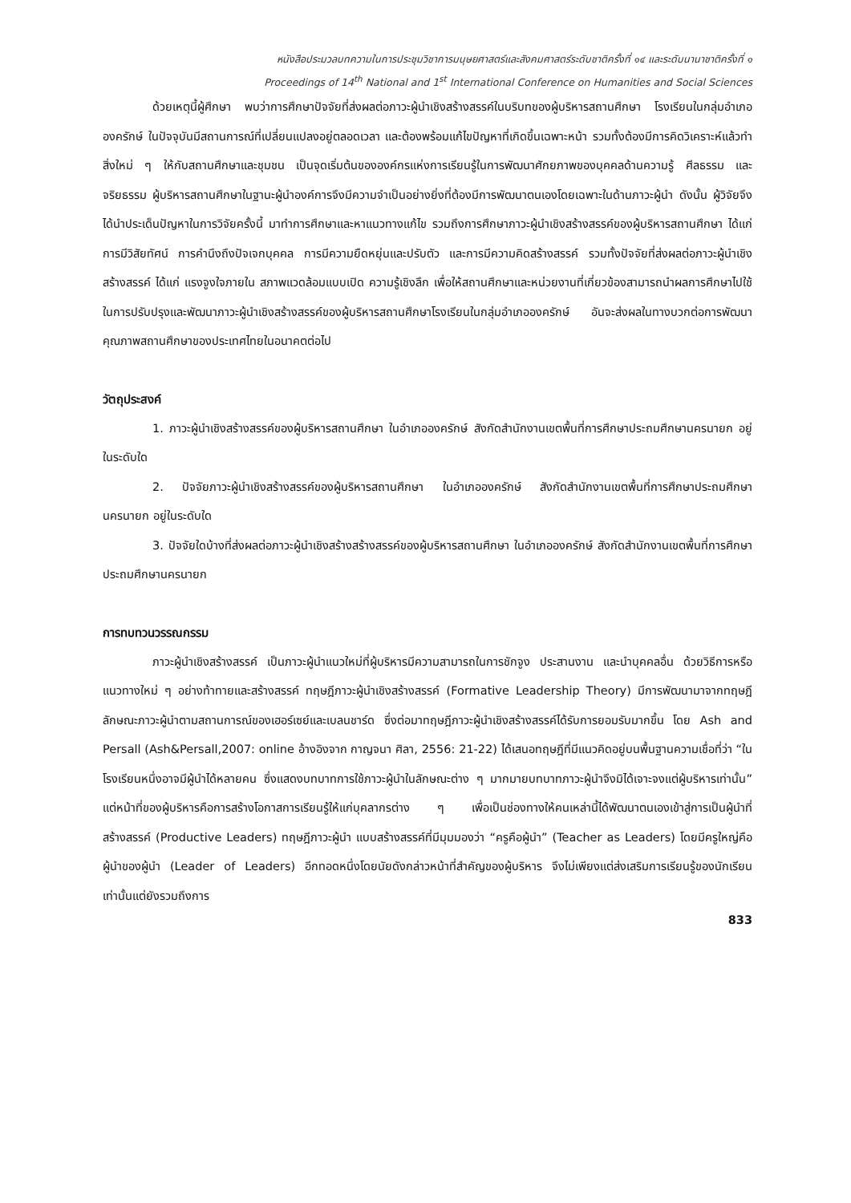หนังสือประมวลบทความในการประชุมวิชาการมนุษยศาสตร์และสังคมศาสตร์ระดับชาติครั้งที่ ๑๔ และระดับนานาชาติครั้งที่ ๑
Proceedings of 14<sup>th</sup> National and 1<sup>st</sup> International Conference on Humanities and Social Sciences
ด้วยเหตุนี้ผู้ศึกษา พบว่าการศึกษาปัจจัยที่ส่งผลต่อภาวะผู้นำเชิงสร้างสรรค์ในบริบทของผู้บริหารสถานศึกษา โรงเรียนในกลุ่มอำเภอองครักษ์ ในปัจจุบันมีสถานการณ์ที่เปลี่ยนแปลงอยู่ตลอดเวลา และต้องพร้อมแก้ไขปัญหาที่เกิดขึ้นเฉพาะหน้า รวมทั้งต้องมีการคิดวิเคราะห์แล้วทำสิ่งใหม่ ๆ ให้กับสถานศึกษาและชุมชน เป็นจุดเริ่มต้นขององค์กรแห่งการเรียนรู้ในการพัฒนาศักยภาพของบุคคลด้านความรู้ ศีลธรรม และจริยธรรม ผู้บริหารสถานศึกษาในฐานะผู้นำองค์การจึงมีความจำเป็นอย่างยิ่งที่ต้องมีการพัฒนาตนเองโดยเฉพาะในด้านภาวะผู้นำ ดังนั้น ผู้วิจัยจึงได้นำประเด็นปัญหาในการวิจัยครั้งนี้ มาทำการศึกษาและหาแนวทางแก้ไข รวมถึงการศึกษาภาวะผู้นำเชิงสร้างสรรค์ของผู้บริหารสถานศึกษา ได้แก่ การมีวิสัยทัศน์ การคำนึงถึงปัจเจกบุคคล การมีความยืดหยุ่นและปรับตัว และการมีความคิดสร้างสรรค์ รวมทั้งปัจจัยที่ส่งผลต่อภาวะผู้นำเชิงสร้างสรรค์ ได้แก่ แรงจูงใจภายใน สภาพแวดล้อมแบบเปิด ความรู้เชิงลึก เพื่อให้สถานศึกษาและหน่วยงานที่เกี่ยวข้องสามารถนำผลการศึกษาไปใช้ในการปรับปรุงและพัฒนาภาวะผู้นำเชิงสร้างสรรค์ของผู้บริหารสถานศึกษาโรงเรียนในกลุ่มอำเภอองครักษ์ อันจะส่งผลในทางบวกต่อการพัฒนาคุณภาพสถานศึกษาของประเทศไทยในอนาคตต่อไป
วัตถุประสงค์
1. ภาวะผู้นำเชิงสร้างสรรค์ของผู้บริหารสถานศึกษา ในอำเภอองครักษ์ สังกัดสำนักงานเขตพื้นที่การศึกษาประถมศึกษานครนายก อยู่ในระดับใด
2. ปัจจัยภาวะผู้นำเชิงสร้างสรรค์ของผู้บริหารสถานศึกษา ในอำเภอองครักษ์ สังกัดสำนักงานเขตพื้นที่การศึกษาประถมศึกษานครนายก อยู่ในระดับใด
3. ปัจจัยใดบ้างที่ส่งผลต่อภาวะผู้นำเชิงสร้างสร้างสรรค์ของผู้บริหารสถานศึกษา ในอำเภอองครักษ์ สังกัดสำนักงานเขตพื้นที่การศึกษาประถมศึกษานครนายก
การทบทวนวรรณกรรม
ภาวะผู้นำเชิงสร้างสรรค์ เป็นภาวะผู้นำแนวใหม่ที่ผู้บริหารมีความสามารถในการชักจูง ประสานงาน และนำบุคคลอื่น ด้วยวิธีการหรือแนวทางใหม่ ๆ อย่างท้าทายและสร้างสรรค์ ทฤษฎีภาวะผู้นำเชิงสร้างสรรค์ (Formative Leadership Theory) มีการพัฒนามาจากทฤษฎีลักษณะภาวะผู้นำตามสถานการณ์ของเฮอร์เซย์และเบลนชาร์ด ซึ่งต่อมาทฤษฎีภาวะผู้นำเชิงสร้างสรรค์ได้รับการยอมรับมากขึ้น โดย Ash and Persall (Ash&Persall,2007: online อ้างอิงจาก กาญจนา ศิลา, 2556: 21-22) ได้เสนอทฤษฎีที่มีแนวคิดอยู่บนพื้นฐานความเชื่อที่ว่า “ในโรงเรียนหนึ่งอาจมีผู้นำได้หลายคน ซึ่งแสดงบทบาทการใช้ภาวะผู้นำในลักษณะต่าง ๆ มากมายบทบาทภาวะผู้นำจึงมิได้เจาะจงแต่ผู้บริหารเท่านั้น” แต่หน้าที่ของผู้บริหารคือการสร้างโอกาสการเรียนรู้ให้แก่บุคลากรต่าง ๆ เพื่อเป็นช่องทางให้คนเหล่านี้ได้พัฒนาตนเองเข้าสู่การเป็นผู้นำที่สร้างสรรค์ (Productive Leaders) ทฤษฎีภาวะผู้นำ แบบสร้างสรรค์ที่มีมุมมองว่า “ครูคือผู้นำ” (Teacher as Leaders) โดยมีครูใหญ่คือผู้นำของผู้นำ (Leader of Leaders) อีกทอดหนึ่งโดยนัยดังกล่าวหน้าที่สำคัญของผู้บริหาร จึงไม่เพียงแต่ส่งเสริมการเรียนรู้ของนักเรียนเท่านั้นแต่ยังรวมถึงการ
833